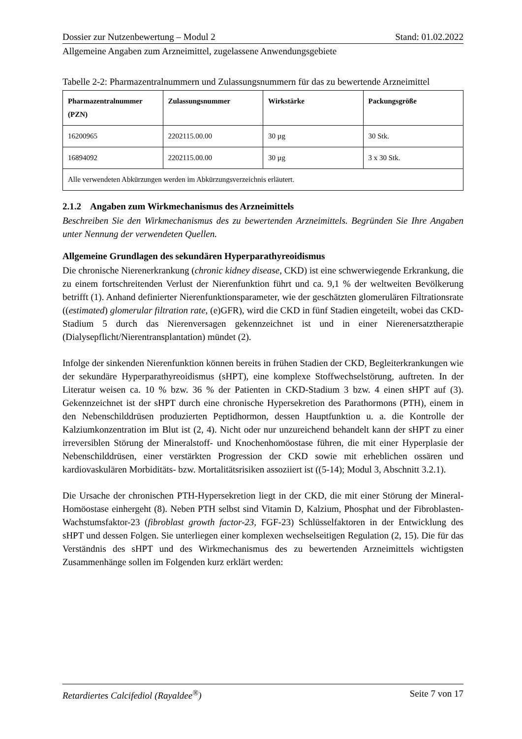Dossier zur Nutzenbewertung – Modul 2 Stand: 01.02.2022
Allgemeine Angaben zum Arzneimittel, zugelassene Anwendungsgebiete
Tabelle 2-2: Pharmazentralnummern und Zulassungsnummern für das zu bewertende Arzneimittel
| Pharmazentralnummer (PZN) | Zulassungsnummer | Wirkstärke | Packungsgröße |
| --- | --- | --- | --- |
| 16200965 | 2202115.00.00 | 30 µg | 30 Stk. |
| 16894092 | 2202115.00.00 | 30 µg | 3 x 30 Stk. |
| Alle verwendeten Abkürzungen werden im Abkürzungsverzeichnis erläutert. | | | |
2.1.2 Angaben zum Wirkmechanismus des Arzneimittels
Beschreiben Sie den Wirkmechanismus des zu bewertenden Arzneimittels. Begründen Sie Ihre Angaben unter Nennung der verwendeten Quellen.
Allgemeine Grundlagen des sekundären Hyperparathyreoidismus
Die chronische Nierenerkrankung (chronic kidney disease, CKD) ist eine schwerwiegende Erkrankung, die zu einem fortschreitenden Verlust der Nierenfunktion führt und ca. 9,1 % der weltweiten Bevölkerung betrifft (1). Anhand definierter Nierenfunktionsparameter, wie der geschätzten glomerulären Filtrationsrate ((estimated) glomerular filtration rate, (e)GFR), wird die CKD in fünf Stadien eingeteilt, wobei das CKD-Stadium 5 durch das Nierenversagen gekennzeichnet ist und in einer Nierenersatztherapie (Dialysepflicht/Nierentransplantation) mündet (2).
Infolge der sinkenden Nierenfunktion können bereits in frühen Stadien der CKD, Begleiterkrankungen wie der sekundäre Hyperparathyreoidismus (sHPT), eine komplexe Stoffwechselstörung, auftreten. In der Literatur weisen ca. 10 % bzw. 36 % der Patienten in CKD-Stadium 3 bzw. 4 einen sHPT auf (3). Gekennzeichnet ist der sHPT durch eine chronische Hypersekretion des Parathormons (PTH), einem in den Nebenschilddrüsen produzierten Peptidhormon, dessen Hauptfunktion u. a. die Kontrolle der Kalziumkonzentration im Blut ist (2, 4). Nicht oder nur unzureichend behandelt kann der sHPT zu einer irreversiblen Störung der Mineralstoff- und Knochenhomöostase führen, die mit einer Hyperplasie der Nebenschilddrüsen, einer verstärkten Progression der CKD sowie mit erheblichen ossären und kardiovaskulären Morbiditäts- bzw. Mortalitätsrisiken assoziiert ist ((5-14); Modul 3, Abschnitt 3.2.1).
Die Ursache der chronischen PTH-Hypersekretion liegt in der CKD, die mit einer Störung der Mineral-Homöostase einhergeht (8). Neben PTH selbst sind Vitamin D, Kalzium, Phosphat und der Fibroblasten-Wachstumsfaktor-23 (fibroblast growth factor-23, FGF-23) Schlüsselfaktoren in der Entwicklung des sHPT und dessen Folgen. Sie unterliegen einer komplexen wechselseitigen Regulation (2, 15). Die für das Verständnis des sHPT und des Wirkmechanismus des zu bewertenden Arzneimittels wichtigsten Zusammenhänge sollen im Folgenden kurz erklärt werden:
Retardiertes Calcifediol (Rayaldee<sup>®</sup>) Seite 7 von 17